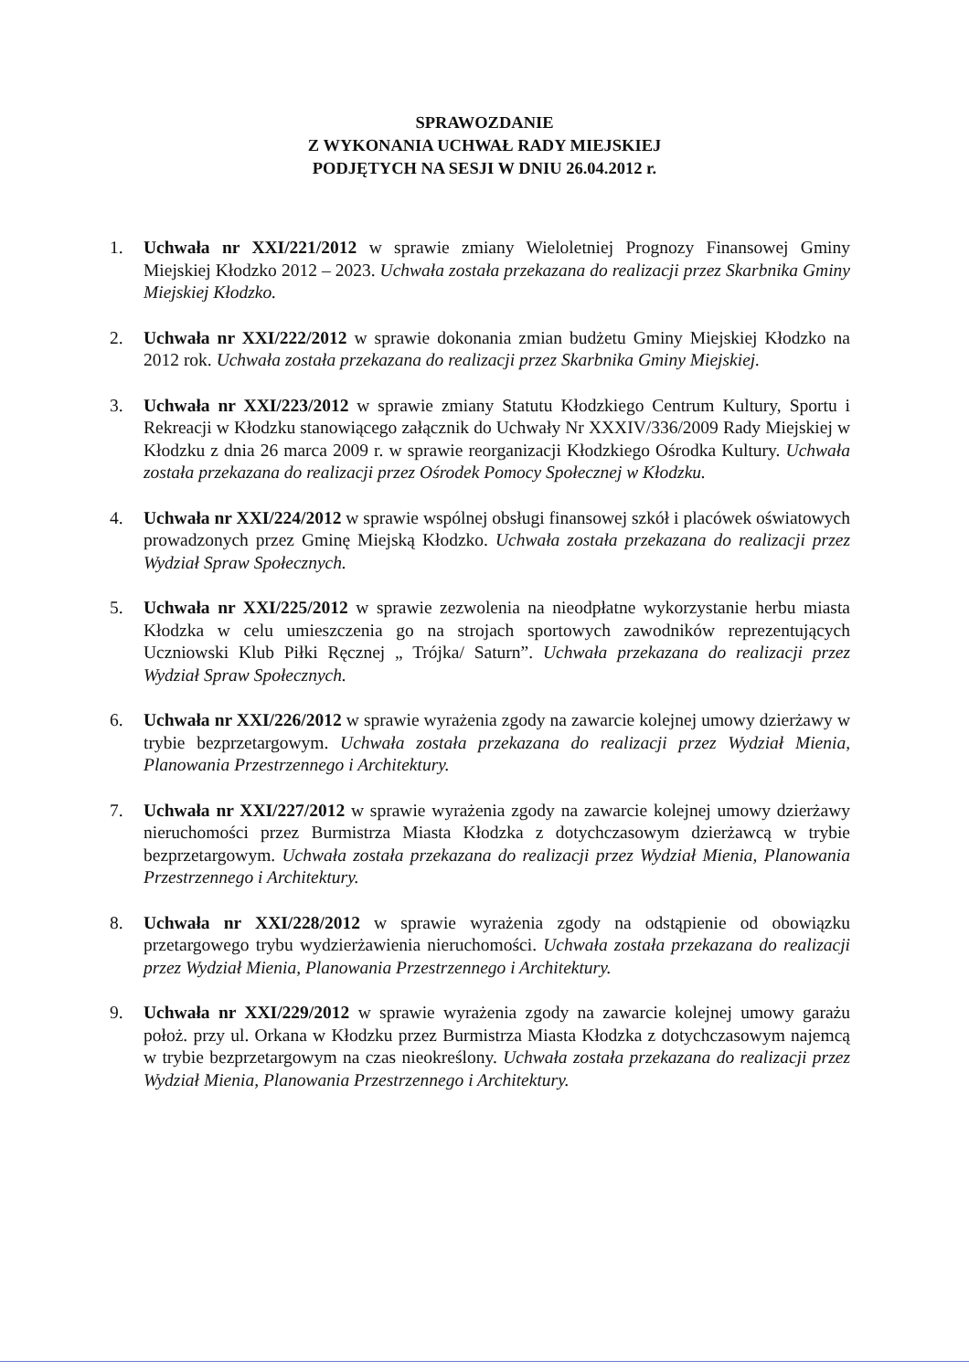SPRAWOZDANIE
Z WYKONANIA UCHWAŁ RADY MIEJSKIEJ
PODJĘTYCH NA SESJI W DNIU 26.04.2012 r.
1. Uchwała nr XXI/221/2012 w sprawie zmiany Wieloletniej Prognozy Finansowej Gminy Miejskiej Kłodzko 2012 – 2023. Uchwała została przekazana do realizacji przez Skarbnika Gminy Miejskiej Kłodzko.
2. Uchwała nr XXI/222/2012 w sprawie dokonania zmian budżetu Gminy Miejskiej Kłodzko na 2012 rok. Uchwała została przekazana do realizacji przez Skarbnika Gminy Miejskiej.
3. Uchwała nr XXI/223/2012 w sprawie zmiany Statutu Kłodzkiego Centrum Kultury, Sportu i Rekreacji w Kłodzku stanowiącego załącznik do Uchwały Nr XXXIV/336/2009 Rady Miejskiej w Kłodzku z dnia 26 marca 2009 r. w sprawie reorganizacji Kłodzkiego Ośrodka Kultury. Uchwała została przekazana do realizacji przez Ośrodek Pomocy Społecznej w Kłodzku.
4. Uchwała nr XXI/224/2012 w sprawie wspólnej obsługi finansowej szkół i placówek oświatowych prowadzonych przez Gminę Miejską Kłodzko. Uchwała została przekazana do realizacji przez Wydział Spraw Społecznych.
5. Uchwała nr XXI/225/2012 w sprawie zezwolenia na nieodpłatne wykorzystanie herbu miasta Kłodzka w celu umieszczenia go na strojach sportowych zawodników reprezentujących Uczniowski Klub Piłki Ręcznej „ Trójka/ Saturn”. Uchwała przekazana do realizacji przez Wydział Spraw Społecznych.
6. Uchwała nr XXI/226/2012 w sprawie wyrażenia zgody na zawarcie kolejnej umowy dzierżawy w trybie bezprzetargowym. Uchwała została przekazana do realizacji przez Wydział Mienia, Planowania Przestrzennego i Architektury.
7. Uchwała nr XXI/227/2012 w sprawie wyrażenia zgody na zawarcie kolejnej umowy dzierżawy nieruchomości przez Burmistrza Miasta Kłodzka z dotychczasowym dzierżawcą w trybie bezprzetargowym. Uchwała została przekazana do realizacji przez Wydział Mienia, Planowania Przestrzennego i Architektury.
8. Uchwała nr XXI/228/2012 w sprawie wyrażenia zgody na odstąpienie od obowiązku przetargowego trybu wydzierżawienia nieruchomości. Uchwała została przekazana do realizacji przez Wydział Mienia, Planowania Przestrzennego i Architektury.
9. Uchwała nr XXI/229/2012 w sprawie wyrażenia zgody na zawarcie kolejnej umowy garażu położ. przy ul. Orkana w Kłodzku przez Burmistrza Miasta Kłodzka z dotychczasowym najemcą w trybie bezprzetargowym na czas nieokreślony. Uchwała została przekazana do realizacji przez Wydział Mienia, Planowania Przestrzennego i Architektury.